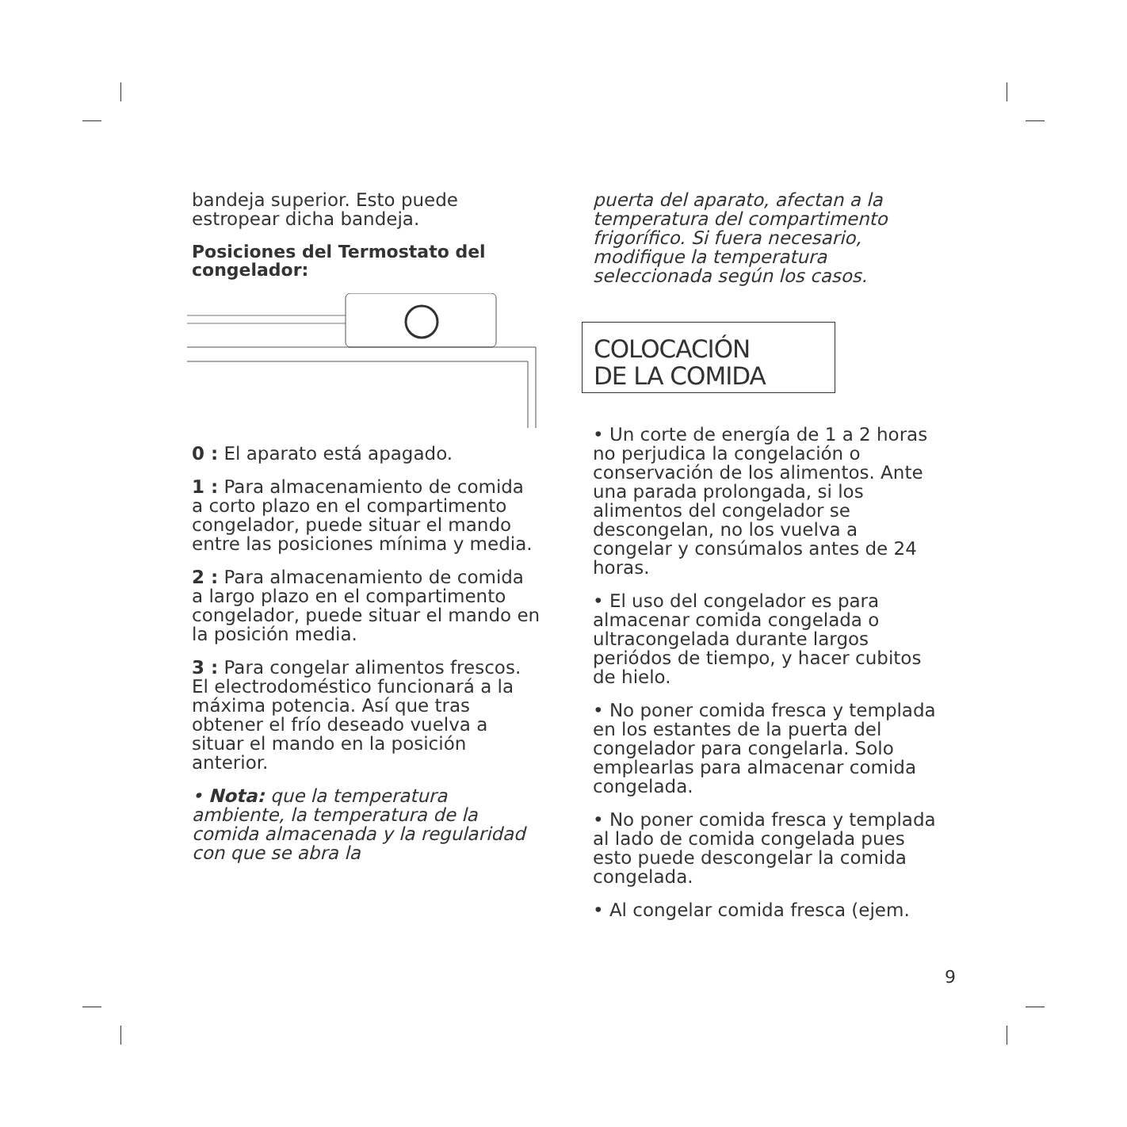bandeja superior. Esto puede estropear dicha bandeja.
Posiciones del Termostato del congelador:
0 : El aparato está apagado.
1 : Para almacenamiento de comida a corto plazo en el compartimento congelador, puede situar el mando entre las posiciones mínima y media.
2 : Para almacenamiento de comida a largo plazo en el compartimento congelador, puede situar el mando en la posición media.
3 : Para congelar alimentos frescos. El electrodoméstico funcionará a la máxima potencia. Así que tras obtener el frío deseado vuelva a situar el mando en la posición anterior.
• Nota: que la temperatura ambiente, la temperatura de la comida almacenada y la regularidad con que se abra la
puerta del aparato, afectan a la temperatura del compartimento frigorífico. Si fuera necesario, modifique la temperatura seleccionada según los casos.
COLOCACIÓN
DE LA COMIDA
• Un corte de energía de 1 a 2 horas no perjudica la congelación o conservación de los alimentos. Ante una parada prolongada, si los alimentos del congelador se descongelan, no los vuelva a congelar y consúmalos antes de 24 horas.
• El uso del congelador es para almacenar comida congelada o ultracongelada durante largos periódos de tiempo, y hacer cubitos de hielo.
• No poner comida fresca y templada en los estantes de la puerta del congelador para congelarla. Solo emplearlas para almacenar comida congelada.
• No poner comida fresca y templada al lado de comida congelada pues esto puede descongelar la comida congelada.
• Al congelar comida fresca (ejem.
9